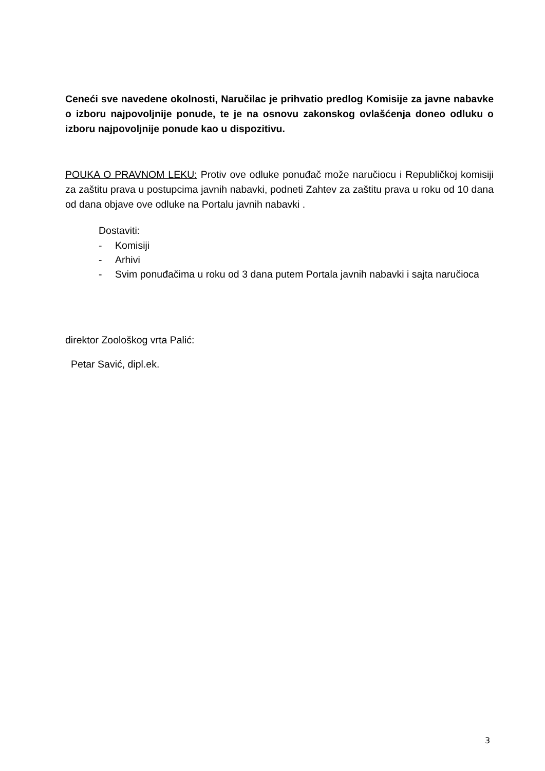Cenećі sve navedene okolnosti, Naručilac je prihvatio predlog Komisije za javne nabavke o izboru najpovoljnije ponude, te je na osnovu zakonskog ovlašćenja doneo odluku o izboru najpovoljnije ponude kao u dispozitivu.
POUKA O PRAVNOM LEKU: Protiv ove odluke ponuđač može naručiocu i Republičkoj komisiji za zaštitu prava u postupcima javnih nabavki, podneti Zahtev za zaštitu prava u roku od 10 dana od dana objave ove odluke na Portalu javnih nabavki .
Dostaviti:
- Komisiji
- Arhivi
- Svim ponuđačima u roku od 3 dana putem Portala javnih nabavki i sajta naručioca
direktor Zoološkog vrta Palić:
Petar Savić, dipl.ek.
3